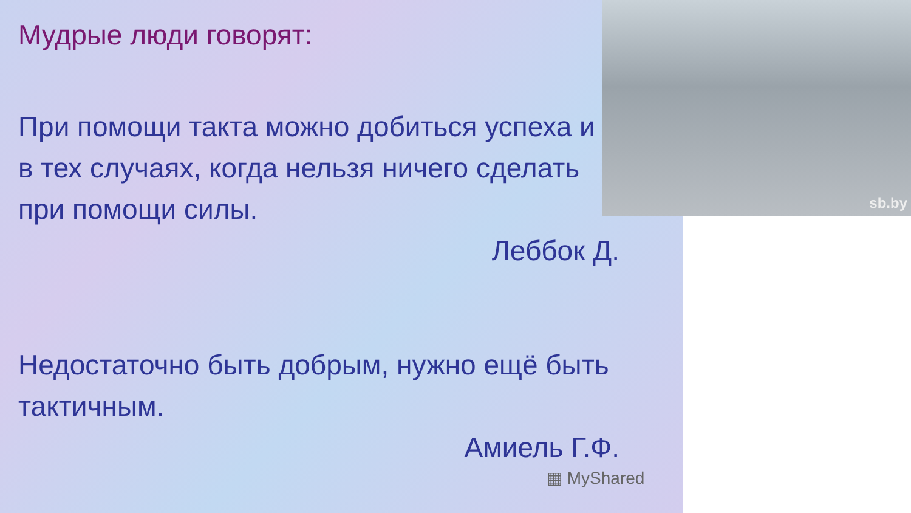Мудрые люди говорят:
При помощи такта можно добиться успеха и в тех случаях, когда нельзя ничего сделать при помощи силы.
Леббок Д.
Недостаточно быть добрым, нужно ещё быть тактичным.
Амиель Г.Ф.
▦ MyShared
sb.by